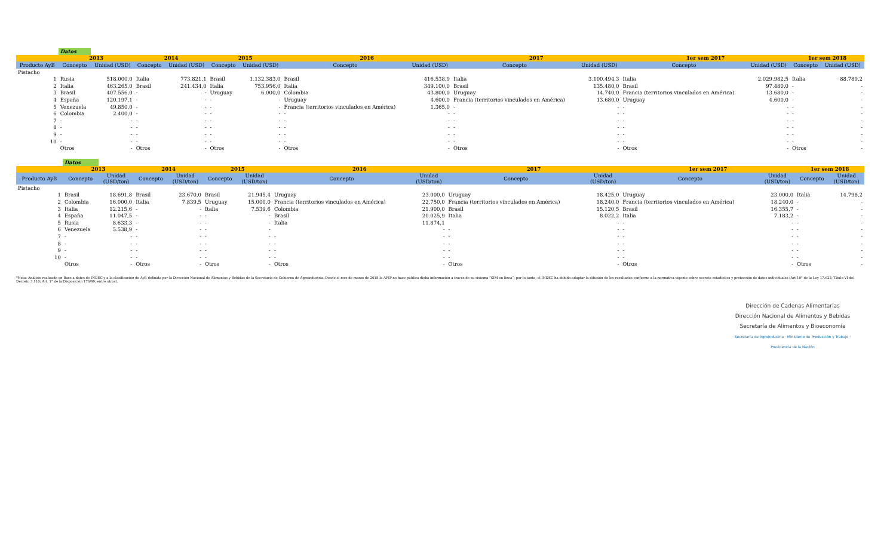| | Datos | | | | | | | | | | | | | |
| | 2013 | | 2014 | | 2015 | | 2016 | | 2017 | | 1er sem 2017 | | 1er sem 2018 | |
| Producto AyB | Concepto | Unidad (USD) | Concepto | Unidad (USD) | Concepto | Unidad (USD) | Concepto | Unidad (USD) | Concepto | Unidad (USD) | Concepto | Unidad (USD) | Concepto | Unidad (USD) |
| Pistacho | | | | | | | | | | | | | | |
| 1 | Rusia | 518.000,0 | Italia | 773.821,1 | Brasil | 1.132.383,0 | Brasil | 416.538,9 | Italia | 3.100.494,3 | Italia | 2.029.982,5 | Italia | 88.789,2 |
| 2 | Italia | 463.265,0 | Brasil | 241.434,0 | Italia | 753.956,0 | Italia | 349.100,0 | Brasil | 135.480,0 | Brasil | 97.480,0 | - | - |
| 3 | Brasil | 407.556,0 | - | - | Uruguay | 6.000,0 | Colombia | 43.800,0 | Uruguay | 14.740,0 | Francia (territorios vinculados en América) | 13.680,0 | - | - |
| 4 | España | 120.197,1 | - | - | - | - | Uruguay | 4.600,0 | Francia (territorios vinculados en América) | 13.680,0 | Uruguay | 4.600,0 | - | - |
| 5 | Venezuela | 49.850,0 | - | - | - | - | Francia (territorios vinculados en América) | 1.365,0 | - | - | - | - | - | - |
| 6 | Colombia | 2.400,0 | - | - | - | - | - | - | - | - | - | - | - | - |
| 7 | - | - | - | - | - | - | - | - | - | - | - | - | - | - |
| 8 | - | - | - | - | - | - | - | - | - | - | - | - | - | - |
| 9 | - | - | - | - | - | - | - | - | - | - | - | - | - | - |
| 10 | - | - | - | - | - | - | - | - | - | - | - | - | - | - |
| | Otros | - | Otros | - | Otros | - | Otros | - | Otros | - | Otros | - | Otros | - |
| | Datos | | | | | | | | | | | | | |
| | 2013 | | 2014 | | 2015 | | 2016 | | 2017 | | 1er sem 2017 | | 1er sem 2018 | |
| Producto AyB | Concepto | Unidad (USD/ton) | Concepto | Unidad (USD/ton) | Concepto | Unidad (USD/ton) | Concepto | Unidad (USD/ton) | Concepto | Unidad (USD/ton) | Concepto | Unidad (USD/ton) | Concepto | Unidad (USD/ton) |
| Pistacho | | | | | | | | | | | | | | |
| 1 | Brasil | 18.691,8 | Brasil | 23.670,0 | Brasil | 21.945,4 | Uruguay | 23.000,0 | Uruguay | 18.425,0 | Uruguay | 23.000,0 | Italia | 14.798,2 |
| 2 | Colombia | 16.000,0 | Italia | 7.839,5 | Uruguay | 15.000,0 | Francia (territorios vinculados en América) | 22.750,0 | Francia (territorios vinculados en América) | 18.240,0 | Francia (territorios vinculados en América) | 18.240,0 | - | - |
| 3 | Italia | 12.215,6 | - | - | Italia | 7.539,6 | Colombia | 21.900,0 | Brasil | 15.120,5 | Brasil | 16.355,7 | - | - |
| 4 | España | 11.047,5 | - | - | - | - | Brasil | 20.025,9 | Italia | 8.022,2 | Italia | 7.183,2 | - | - |
| 5 | Rusia | 8.633,3 | - | - | - | - | Italia | 11.874,1 | | - | - | - | - | - |
| 6 | Venezuela | 5.538,9 | - | - | - | - | | - | - | - | - | - | - | - |
| 7 | - | - | - | - | - | - | - | - | - | - | - | - | - | - |
| 8 | - | - | - | - | - | - | - | - | - | - | - | - | - | - |
| 9 | - | - | - | - | - | - | - | - | - | - | - | - | - | - |
| 10 | - | - | - | - | - | - | - | - | - | - | - | - | - | - |
| | Otros | - | Otros | - | Otros | - | Otros | - | Otros | - | Otros | - | Otros | - |
*Nota: Análisis realizado en Base a datos de INDEC y a la clasificación de AyB definida por la Dirección Nacional de Alimentos y Bebidas de la Secretaría de Gobierno de Agroindustria. Desde el mes de marzo de 2018 la AFIP no hace pública dicha información a través de su sistema “SIM en línea”; por lo tanto, el INDEC ha debido adaptar la difusión de los resultados conforme a la normativa vigente sobre secreto estadístico y protección de datos individuales (Art 10° de la Ley 17.622; Título VI del Decreto 3.110; Art. 1° de la Disposición 176/99, entre otros).
Dirección de Cadenas Alimentarias
Dirección Nacional de Alimentos y Bebidas
Secretaría de Alimentos y Bioeconomía
Secretaría de Agroindustria · Ministerio de Producción y Trabajo · Presidencia de la Nación